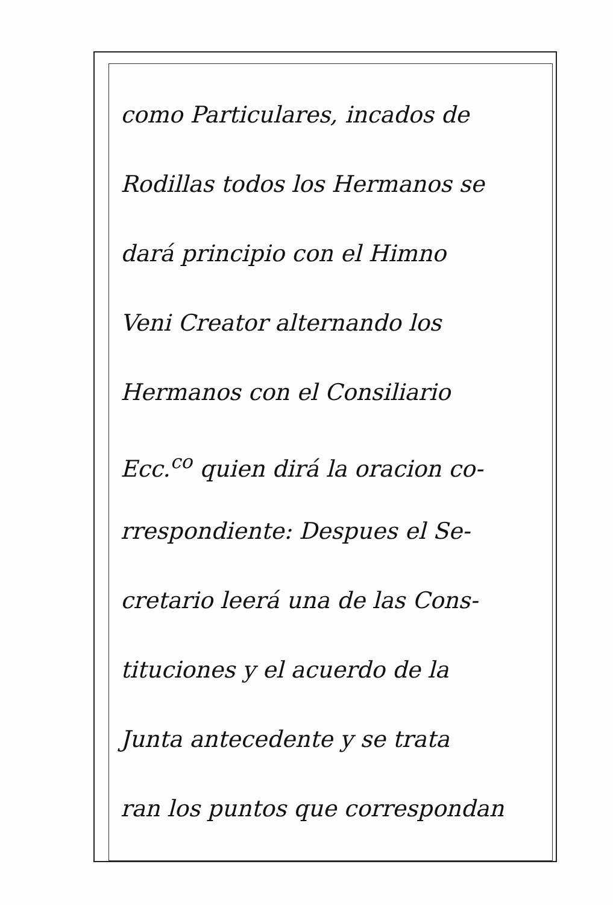como Particulares, incados de
Rodillas todos los Hermanos se
dará principio con el Himno
Veni Creator alternando los
Hermanos con el Consiliario
Ecc.<sup>co</sup> quien dirá la oracion co-
rrespondiente: Despues el Se-
cretario leerá una de las Cons-
tituciones y el acuerdo de la
Junta antecedente y se trata
ran los puntos que correspondan